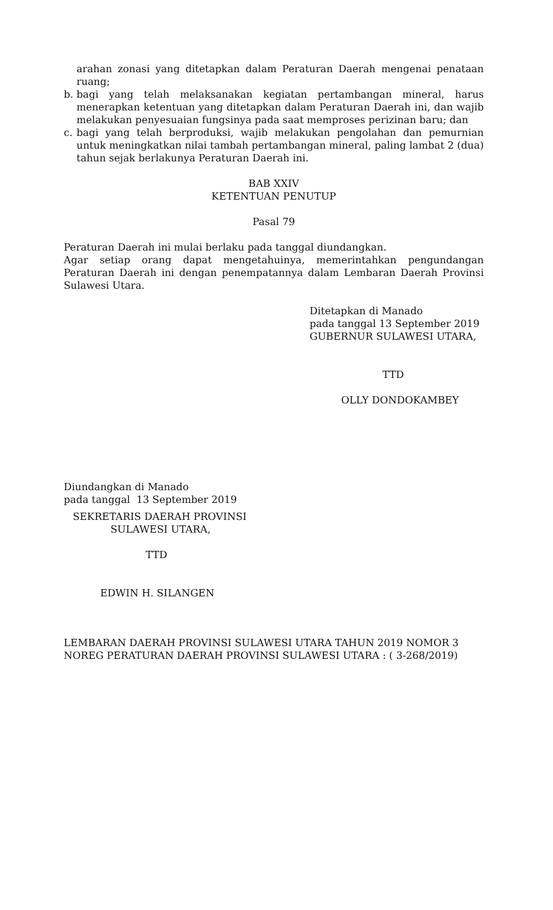arahan zonasi yang ditetapkan dalam Peraturan Daerah mengenai penataan ruang;
b. bagi yang telah melaksanakan kegiatan pertambangan mineral, harus menerapkan ketentuan yang ditetapkan dalam Peraturan Daerah ini, dan wajib melakukan penyesuaian fungsinya pada saat memproses perizinan baru; dan
c. bagi yang telah berproduksi, wajib melakukan pengolahan dan pemurnian untuk meningkatkan nilai tambah pertambangan mineral, paling lambat 2 (dua) tahun sejak berlakunya Peraturan Daerah ini.
BAB XXIV
KETENTUAN PENUTUP
Pasal 79
Peraturan Daerah ini mulai berlaku pada tanggal diundangkan.
Agar setiap orang dapat mengetahuinya, memerintahkan pengundangan Peraturan Daerah ini dengan penempatannya dalam Lembaran Daerah Provinsi Sulawesi Utara.
Ditetapkan di Manado
pada tanggal 13 September 2019
GUBERNUR SULAWESI UTARA,
TTD
OLLY DONDOKAMBEY
Diundangkan di Manado
pada tanggal 13 September 2019
SEKRETARIS DAERAH PROVINSI
SULAWESI UTARA,
TTD
EDWIN H. SILANGEN
LEMBARAN DAERAH PROVINSI SULAWESI UTARA TAHUN 2019 NOMOR 3
NOREG PERATURAN DAERAH PROVINSI SULAWESI UTARA : ( 3-268/2019)